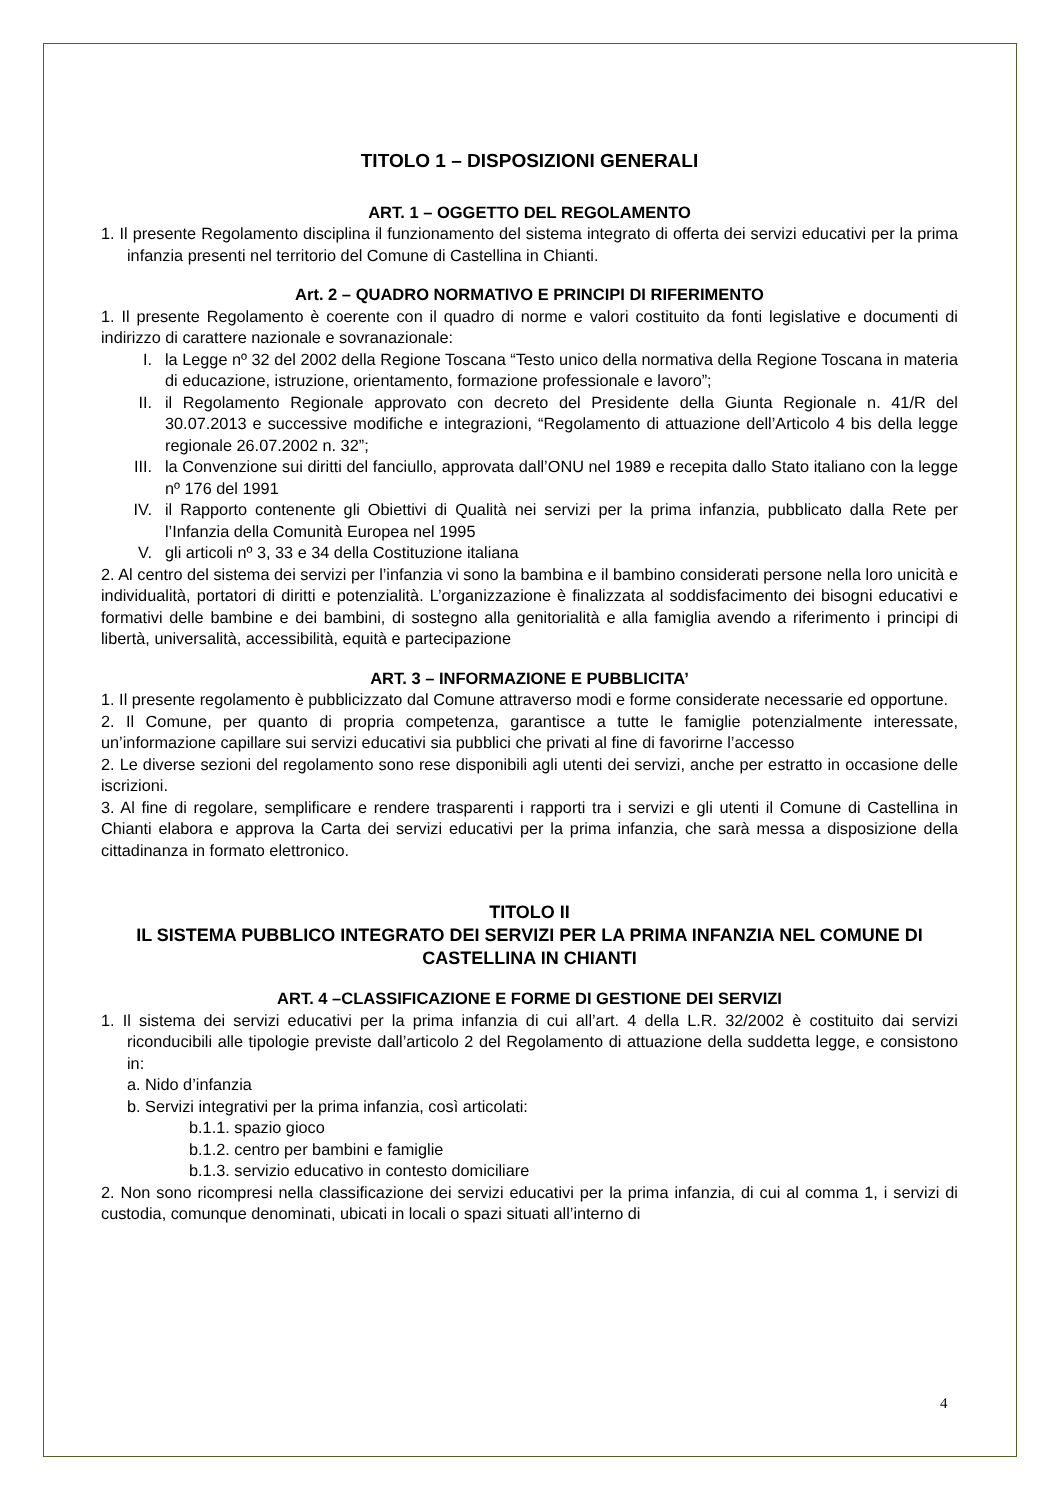TITOLO 1 – DISPOSIZIONI GENERALI
ART. 1 – OGGETTO DEL REGOLAMENTO
1. Il presente Regolamento disciplina il funzionamento del sistema integrato di offerta dei servizi educativi per la prima infanzia presenti nel territorio del Comune di Castellina in Chianti.
Art. 2 – QUADRO NORMATIVO E PRINCIPI DI RIFERIMENTO
1. Il presente Regolamento è coerente con il quadro di norme e valori costituito da fonti legislative e documenti di indirizzo di carattere nazionale e sovranazionale:
I. la Legge nº 32 del 2002 della Regione Toscana “Testo unico della normativa della Regione Toscana in materia di educazione, istruzione, orientamento, formazione professionale e lavoro”;
II. il Regolamento Regionale approvato con decreto del Presidente della Giunta Regionale n. 41/R del 30.07.2013 e successive modifiche e integrazioni, “Regolamento di attuazione dell’Articolo 4 bis della legge regionale 26.07.2002 n. 32”;
III. la Convenzione sui diritti del fanciullo, approvata dall’ONU nel 1989 e recepita dallo Stato italiano con la legge nº 176 del 1991
IV. il Rapporto contenente gli Obiettivi di Qualità nei servizi per la prima infanzia, pubblicato dalla Rete per l’Infanzia della Comunità Europea nel 1995
V. gli articoli nº 3, 33 e 34 della Costituzione italiana
2. Al centro del sistema dei servizi per l’infanzia vi sono la bambina e il bambino considerati persone nella loro unicità e individualità, portatori di diritti e potenzialità. L’organizzazione è finalizzata al soddisfacimento dei bisogni educativi e formativi delle bambine e dei bambini, di sostegno alla genitorialità e alla famiglia avendo a riferimento i principi di libertà, universalità, accessibilità, equità e partecipazione
ART. 3 – INFORMAZIONE E PUBBLICITA’
1. Il presente regolamento è pubblicizzato dal Comune attraverso modi e forme considerate necessarie ed opportune.
2. Il Comune, per quanto di propria competenza, garantisce a tutte le famiglie potenzialmente interessate, un’informazione capillare sui servizi educativi sia pubblici che privati al fine di favorirne l’accesso
2. Le diverse sezioni del regolamento sono rese disponibili agli utenti dei servizi, anche per estratto in occasione delle iscrizioni.
3. Al fine di regolare, semplificare e rendere trasparenti i rapporti tra i servizi e gli utenti il Comune di Castellina in Chianti elabora e approva la Carta dei servizi educativi per la prima infanzia, che sarà messa a disposizione della cittadinanza in formato elettronico.
TITOLO II
IL SISTEMA PUBBLICO INTEGRATO DEI SERVIZI PER LA PRIMA INFANZIA NEL COMUNE DI CASTELLINA IN CHIANTI
ART. 4 –CLASSIFICAZIONE E FORME DI GESTIONE DEI SERVIZI
1. Il sistema dei servizi educativi per la prima infanzia di cui all’art. 4 della L.R. 32/2002 è costituito dai servizi riconducibili alle tipologie previste dall’articolo 2 del Regolamento di attuazione della suddetta legge, e consistono in:
a. Nido d’infanzia
b. Servizi integrativi per la prima infanzia, così articolati:
b.1.1. spazio gioco
b.1.2. centro per bambini e famiglie
b.1.3. servizio educativo in contesto domiciliare
2. Non sono ricompresi nella classificazione dei servizi educativi per la prima infanzia, di cui al comma 1, i servizi di custodia, comunque denominati, ubicati in locali o spazi situati all’interno di
4